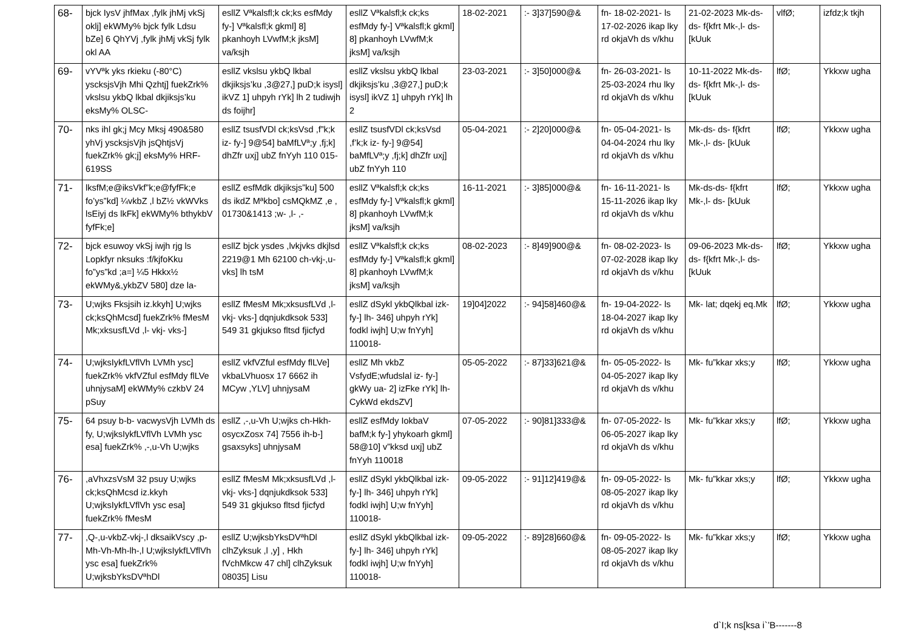| 68- | bjck IysV jhfMax ,fylk jhMj vkSj oklj] ekWMy% bjck fylk Ldsu bZe] 6 QhYVj ,fylk jhMj vkSj fylk okl AA | esllZ Vªkalsfl;k ck;ks esfMdy fy-] Vªkalsfl;k gkml] 8] pkanhoyh LVwfM;k jksM] va/ksjh | esllZ Vªkalsfl;k ck;ks esfMdy fy-] Vªkalsfl;k gkml] 8] pkanhoyh LVwfM;k jksM] va/ksjh | 18-02-2021 | :- 3]37]590@& | fn- 18-02-2021- ls 17-02-2026 ikap lky rd okjaVh ds v/khu | 21-02-2023 Mk-ds- ds- f{kfrt Mk-,l- ds- [kUuk | vlfØ; | izfdz;k tkjh |
| 69- | vYVªk yks rkieku (-80°C) yscksjsVjh Mhi Qzhtj] fuekZrk% vkslsu ykbQ lkbal dkjiksjs’ku eksMy% OLSC- | esllZ vkslsu ykbQ lkbal dkjiksjs’ku ,3@27,] puD;k isysl] ikVZ 1] uhpyh rYk] lh 2 tudiwjh ds foijhr] | esllZ vkslsu ykbQ lkbal dkjiksjs’ku ,3@27,] puD;k isysl] ikVZ 1] uhpyh rYk] lh 2 | 23-03-2021 | :- 3]50]000@& | fn- 26-03-2021- ls 25-03-2024 rhu lky rd okjaVh ds v/khu | 10-11-2022 Mk-ds- ds- f{kfrt Mk-,l- ds- [kUuk | lfØ; | Ykkxw ugha |
| 70- | nks ihl gk;j Mcy Mksj 490&580 yhVj yscksjsVjh jsQhtjsVj fuekZrk% gk;j] eksMy% HRF-619SS | esllZ tsusfVDl ck;ksVsd ,f”k;k iz- fy-] 9@54] baMfLVª;y ,fj;k] dhZfr uxj] ubZ fnYyh 110 015- | esllZ tsusfVDl ck;ksVsd ,f’k;k iz- fy-] 9@54] baMfLVª;y ,fj;k] dhZfr uxj] ubZ fnYyh 110 | 05-04-2021 | :- 2]20]000@& | fn- 05-04-2021- ls 04-04-2024 rhu lky rd okjaVh ds v/khu | Mk-ds- ds- f{kfrt Mk-,l- ds- [kUuk | lfØ; | Ykkxw ugha |
| 71- | lksfM;e@iksVkf”k;e@fyfFk;e fo’ys”kd] ¼vkbZ ,l bZ½ vkWVks lsEiyj ds lkFk] ekWMy% bthykbV fyfFk;e] | esllZ esfMdk dkjiksjs”ku] 500 ds ikdZ Mªkbo] csMQkMZ ,e , 01730&1413 ;w- ,l- ,- | esllZ Vªkalsfl;k ck;ks esfMdy fy-] Vªkalsfl;k gkml] 8] pkanhoyh LVwfM;k jksM] va/ksjh | 16-11-2021 | :- 3]85]000@& | fn- 16-11-2021- ls 15-11-2026 ikap lky rd okjaVh ds v/khu | Mk-ds-ds- f{kfrt Mk-,l- ds- [kUuk | lfØ; | Ykkxw ugha |
| 72- | bjck esuwoy vkSj iwjh rjg ls Lopkfyr nksuks :f/kjfoKku fo”ys”kd ;a=] ¼5 Hkkx½ ekWMy&,ykbZV 580] dze la- | esllZ bjck ysdes ,lvkjvks dkjlsd 2219@1 Mh 62100 ch-vkj-,u-vks] lh tsM | esllZ Vªkalsfl;k ck;ks esfMdy fy-] Vªkalsfl;k gkml] 8] pkanhoyh LVwfM;k jksM] va/ksjh | 08-02-2023 | :- 8]49]900@& | fn- 08-02-2023- ls 07-02-2028 ikap lky rd okjaVh ds v/khu | 09-06-2023 Mk-ds-ds- f{kfrt Mk-,l- ds- [kUuk | lfØ; | Ykkxw ugha |
| 73- | U;wjks Fksjsih iz.kkyh] U;wjks ck;ksQhMcsd] fuekZrk% fMesM Mk;xksusfLVd ,l- vkj- vks-] | esllZ fMesM Mk;xksusfLVd ,l- vkj- vks-] dqnjukdksok 533] 549 31 gkjukso fltsd fjicfyd | esllZ dSykl ykbQlkbal izk- fy-] lh- 346] uhpyh rYk] fodkl iwjh] U;w fnYyh] 110018- | 19]04]2022 | :- 94]58]460@& | fn- 19-04-2022- ls 18-04-2027 ikap lky rd okjaVh ds v/khu | Mk- lat; dqekj eq.Mk | lfØ; | Ykkxw ugha |
| 74- | U;wjksIykfLVflVh LVMh ysc] fuekZrk% vkfVZful esfMdy flLVe uhnjysaM] ekWMy% czkbV 24 pSuy | esllZ vkfVZful esfMdy flLVe] vkbaLVhuosx 17 6662 ih MCyw ,YLV] uhnjysaM | esllZ Mh vkbZ VsfydE;wfudslal iz- fy-] gkWy ua- 2] izFke rYk] lh- CykWd ekdsZV] | 05-05-2022 | :- 87]33]621@& | fn- 05-05-2022- ls 04-05-2027 ikap lky rd okjaVh ds v/khu | Mk- fu”kkar xks;y | lfØ; | Ykkxw ugha |
| 75- | 64 psuy b-b- vacwysVjh LVMh ds fy, U;wjksIykfLVflVh LVMh ysc esa] fuekZrk% ,-,u-Vh U;wjks | esllZ ,-,u-Vh U;wjks ch-Hkh- osycxZosx 74] 7556 ih-b-] gsaxsyks] uhnjysaM | esllZ esfMdy IokbaV bafM;k fy-] yhykoarh gkml] 58@10] v”kksd uxj] ubZ fnYyh 110018 | 07-05-2022 | :- 90]81]333@& | fn- 07-05-2022- ls 06-05-2027 ikap lky rd okjaVh ds v/khu | Mk- fu”kkar xks;y | lfØ; | Ykkxw ugha |
| 76- | ,aVhxzsVsM 32 psuy U;wjks ck;ksQhMcsd iz.kkyh U;wjksIykfLVflVh ysc esa] fuekZrk% fMesM | esllZ fMesM Mk;xksusfLVd ,l- vkj- vks-] dqnjukdksok 533] 549 31 gkjukso fltsd fjicfyd | esllZ dSykl ykbQlkbal izk- fy-] lh- 346] uhpyh rYk] fodkl iwjh] U;w fnYyh] 110018- | 09-05-2022 | :- 91]12]419@& | fn- 09-05-2022- ls 08-05-2027 ikap lky rd okjaVh ds v/khu | Mk- fu”kkar xks;y | lfØ; | Ykkxw ugha |
| 77- | ,Q-,u-vkbZ-vkj-,l dksaikVscy ,p-Mh-Vh-Mh-lh-,l U;wjksIykfLVflVh ysc esa] fuekZrk% U;wjksbYksDVªhDl | esllZ U;wjksbYksDVªhDl clhZyksuk ,l ,y] , Hkh fVchMkcw 47 chl] clhZyksuk 08035] Lisu | esllZ dSykl ykbQlkbal izk- fy-] lh- 346] uhpyh rYk] fodkl iwjh] U;w fnYyh] 110018- | 09-05-2022 | :- 89]28]660@& | fn- 09-05-2022- ls 08-05-2027 ikap lky rd okjaVh ds v/khu | Mk- fu”kkar xks;y | lfØ; | Ykkxw ugha |
d`I;k ns[ksa i`’B-------8